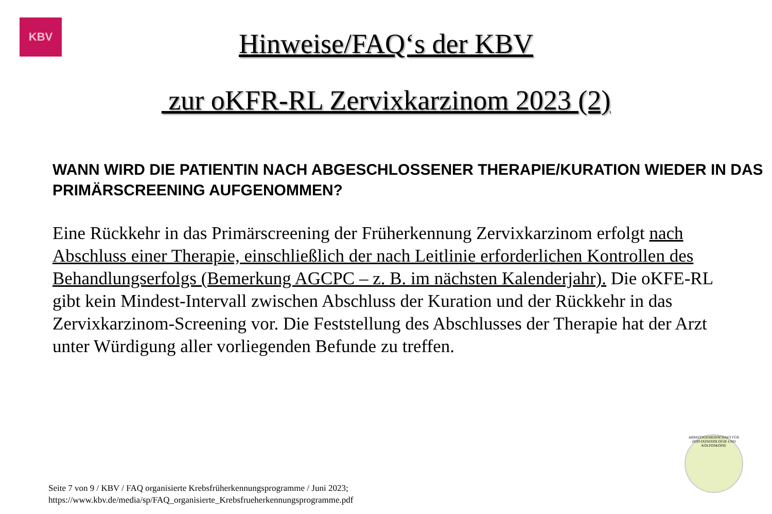KBV
Hinweise/FAQ‘s der KBV
zur oKFR-RL Zervixkarzinom 2023 (2)
WANN WIRD DIE PATIENTIN NACH ABGESCHLOSSENER THERAPIE/KURATION WIEDER IN DAS PRIMÄRSCREENING AUFGENOMMEN?
Eine Rückkehr in das Primärscreening der Früherkennung Zervixkarzinom erfolgt nach Abschluss einer Therapie, einschließlich der nach Leitlinie erforderlichen Kontrollen des Behandlungserfolgs (Bemerkung AGCPC – z. B. im nächsten Kalenderjahr). Die oKFE-RL gibt kein Mindest-Intervall zwischen Abschluss der Kuration und der Rückkehr in das Zervixkarzinom-Screening vor. Die Feststellung des Abschlusses der Therapie hat der Arzt unter Würdigung aller vorliegenden Befunde zu treffen.
ARBEITSGEMEINSCHAFT FÜR ZERVIXPATHOLOGIE UND KOLPOSKOPIE
Seite 7 von 9 / KBV / FAQ organisierte Krebsfrüherkennungsprogramme / Juni 2023;
https://www.kbv.de/media/sp/FAQ_organisierte_Krebsfrueherkennungsprogramme.pdf